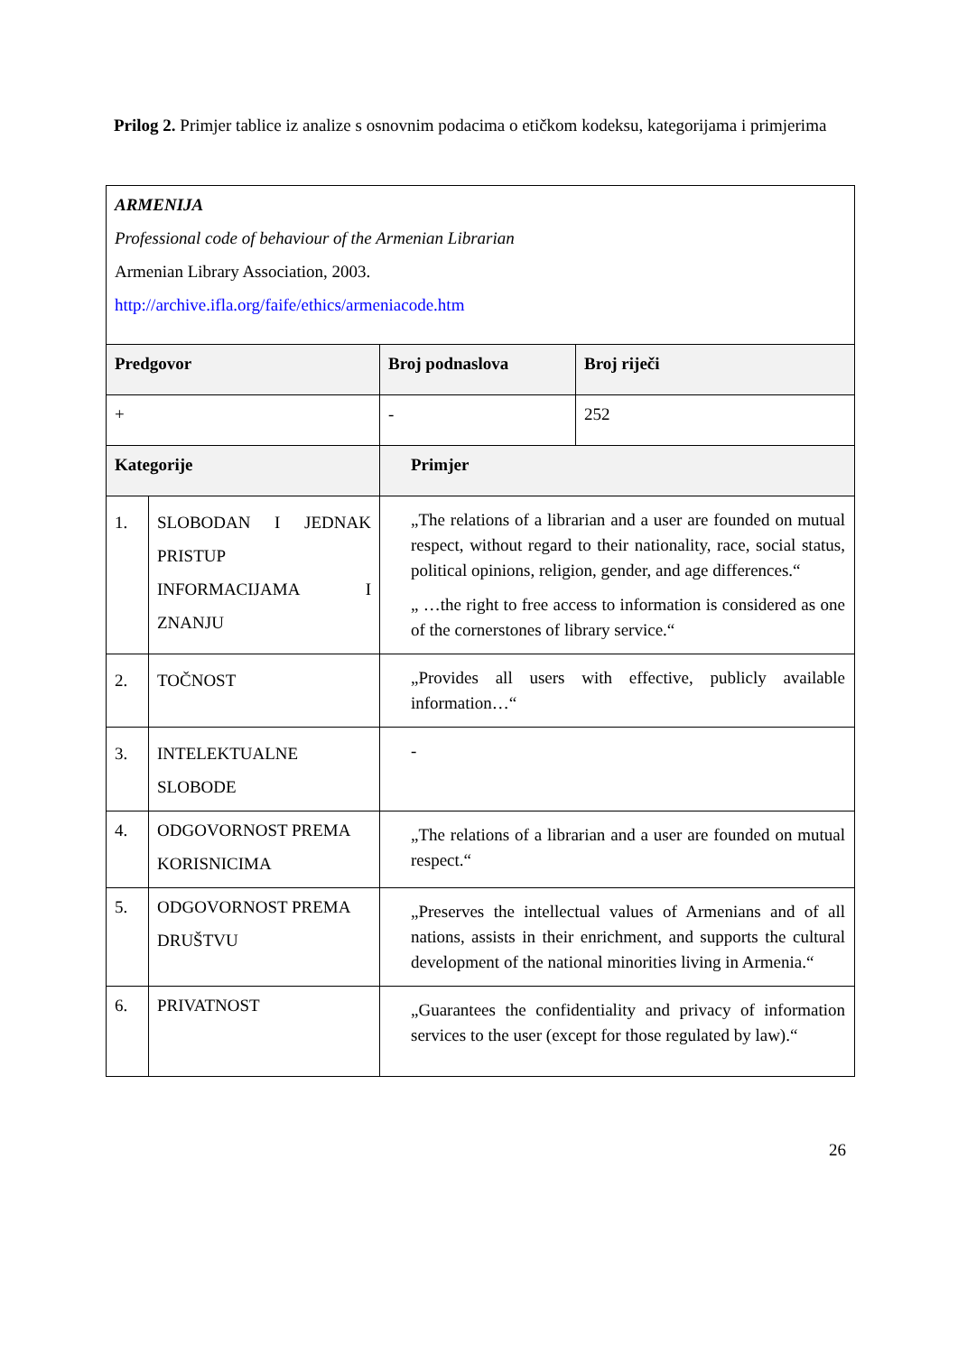Prilog 2. Primjer tablice iz analize s osnovnim podacima o etičkom kodeksu, kategorijama i primjerima
| ARMENIJA Professional code of behaviour of the Armenian Librarian Armenian Library Association, 2003. http://archive.ifla.org/faife/ethics/armeniacode.htm | | | |
| Predgovor | | Broj podnaslova | Broj riječi |
| + | | - | 252 |
| Kategorije | | Primjer | |
| 1. | SLOBODAN I JEDNAK PRISTUP INFORMACIJAMA I ZNANJU | „The relations of a librarian and a user are founded on mutual respect, without regard to their nationality, race, social status, political opinions, religion, gender, and age differences.“ „ …the right to free access to information is considered as one of the cornerstones of library service.“ | |
| 2. | TOČNOST | „Provides all users with effective, publicly available information…“ | |
| 3. | INTELEKTUALNE SLOBODE | - | |
| 4. | ODGOVORNOST PREMA KORISNICIMA | „The relations of a librarian and a user are founded on mutual respect.“ | |
| 5. | ODGOVORNOST PREMA DRUŠTVU | „Preserves the intellectual values of Armenians and of all nations, assists in their enrichment, and supports the cultural development of the national minorities living in Armenia.“ | |
| 6. | PRIVATNOST | „Guarantees the confidentiality and privacy of information services to the user (except for those regulated by law).“ | |
26